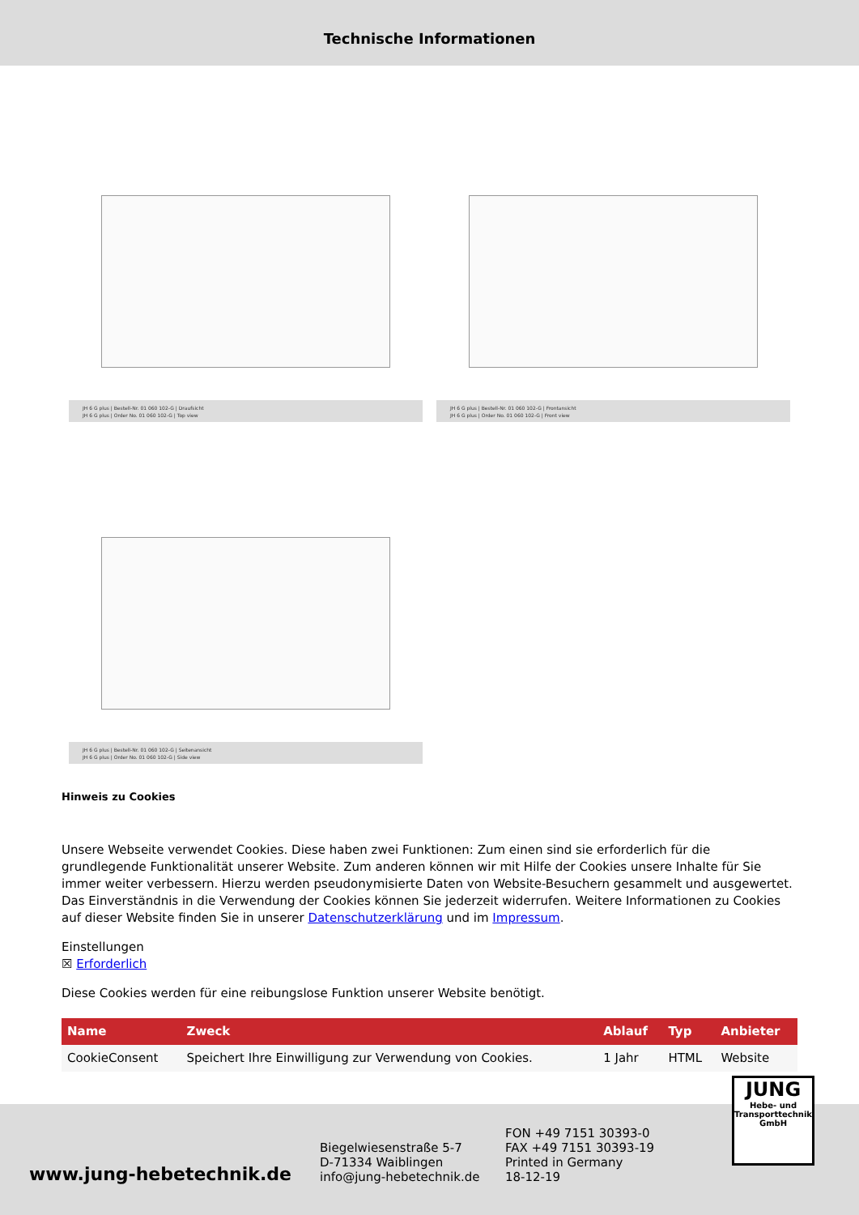Technische Informationen
JH 6 G plus | Bestell-Nr. 01 060 102-G | Draufsicht
JH 6 G plus | Order No. 01 060 102-G | Top view
JH 6 G plus | Bestell-Nr. 01 060 102-G | Frontansicht
JH 6 G plus | Order No. 01 060 102-G | Front view
JH 6 G plus | Bestell-Nr. 01 060 102-G | Seitenansicht
JH 6 G plus | Order No. 01 060 102-G | Side view
Hinweis zu Cookies
Unsere Webseite verwendet Cookies. Diese haben zwei Funktionen: Zum einen sind sie erforderlich für die grundlegende Funktionalität unserer Website. Zum anderen können wir mit Hilfe der Cookies unsere Inhalte für Sie immer weiter verbessern. Hierzu werden pseudonymisierte Daten von Website-Besuchern gesammelt und ausgewertet. Das Einverständnis in die Verwendung der Cookies können Sie jederzeit widerrufen. Weitere Informationen zu Cookies auf dieser Website finden Sie in unserer Datenschutzerklärung und im Impressum.
Einstellungen
☒ Erforderlich
Diese Cookies werden für eine reibungslose Funktion unserer Website benötigt.
| Name | Zweck | Ablauf | Typ | Anbieter |
| --- | --- | --- | --- | --- |
| CookieConsent | Speichert Ihre Einwilligung zur Verwendung von Cookies. | 1 Jahr | HTML | Website |
www.jung-hebetechnik.de
Biegelwiesenstraße 5-7
D-71334 Waiblingen
info@jung-hebetechnik.de
FON +49 7151 30393-0
FAX +49 7151 30393-19
Printed in Germany
18-12-19
JUNG
Hebe- und
Transporttechnik
GmbH